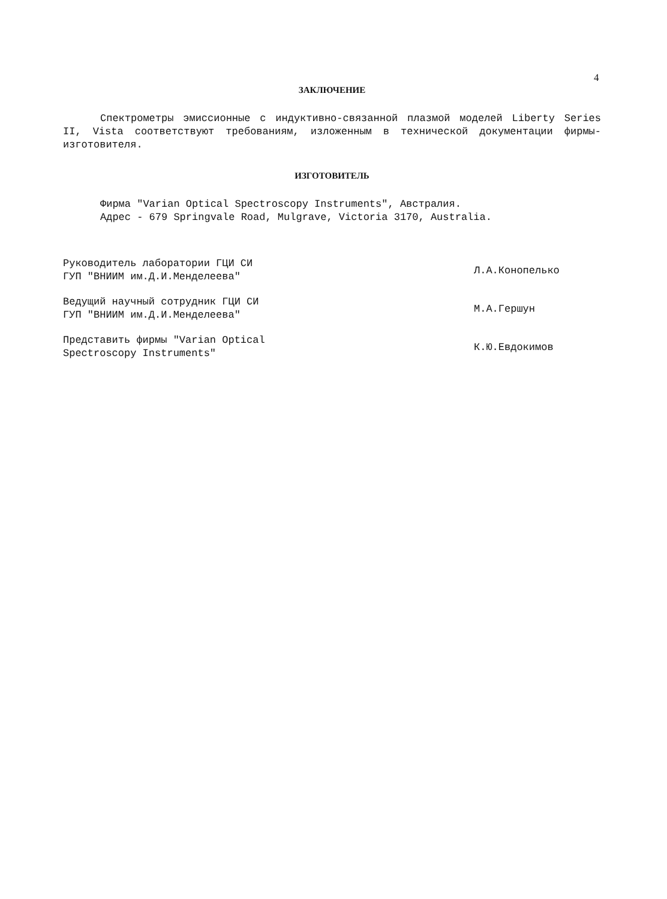4
ЗАКЛЮЧЕНИЕ
Спектрометры эмиссионные с индуктивно-связанной плазмой моделей Liberty Series II, Vista соответствуют требованиям, изложенным в технической документации фирмы-изготовителя.
ИЗГОТОВИТЕЛЬ
Фирма "Varian Optical Spectroscopy Instruments", Австралия.
Адрес - 679 Springvale Road, Mulgrave, Victoria 3170, Australia.
Руководитель лаборатории ГЦИ СИ
ГУП "ВНИИМ им.Д.И.Менделеева"
Л.А.Конопелько
Ведущий научный сотрудник ГЦИ СИ
ГУП "ВНИИМ им.Д.И.Менделеева"
М.А.Гершун
Представить фирмы "Varian Optical
Spectroscopy Instruments"
К.Ю.Евдокимов